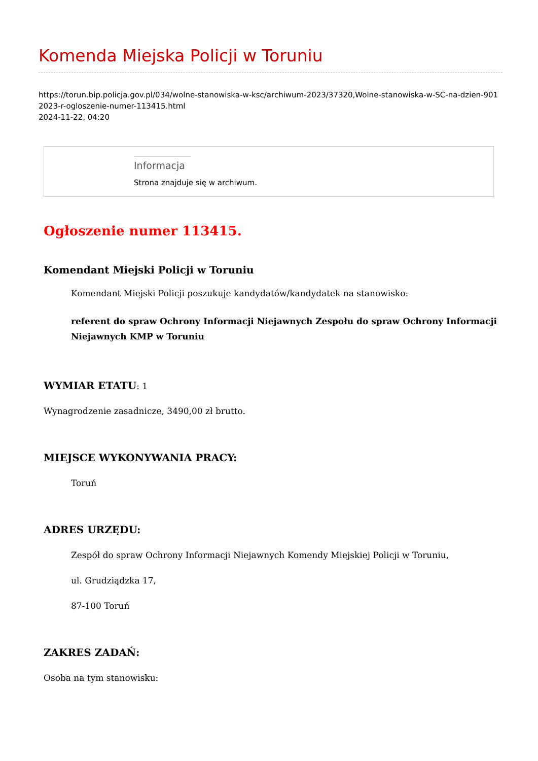Komenda Miejska Policji w Toruniu
https://torun.bip.policja.gov.pl/034/wolne-stanowiska-w-ksc/archiwum-2023/37320,Wolne-stanowiska-w-SC-na-dzien-9012023-r-ogloszenie-numer-113415.html
2024-11-22, 04:20
Informacja
Strona znajduje się w archiwum.
Ogłoszenie numer 113415.
Komendant Miejski Policji w Toruniu
Komendant Miejski Policji poszukuje kandydatów/kandydatek na stanowisko:
referent do spraw Ochrony Informacji Niejawnych Zespołu do spraw Ochrony Informacji Niejawnych KMP w Toruniu
WYMIAR ETATU: 1
Wynagrodzenie zasadnicze, 3490,00 zł brutto.
MIEJSCE WYKONYWANIA PRACY:
Toruń
ADRES URZĘDU:
Zespół do spraw Ochrony Informacji Niejawnych Komendy Miejskiej Policji w Toruniu,
ul. Grudziądzka 17,
87-100 Toruń
ZAKRES ZADAŃ:
Osoba na tym stanowisku: